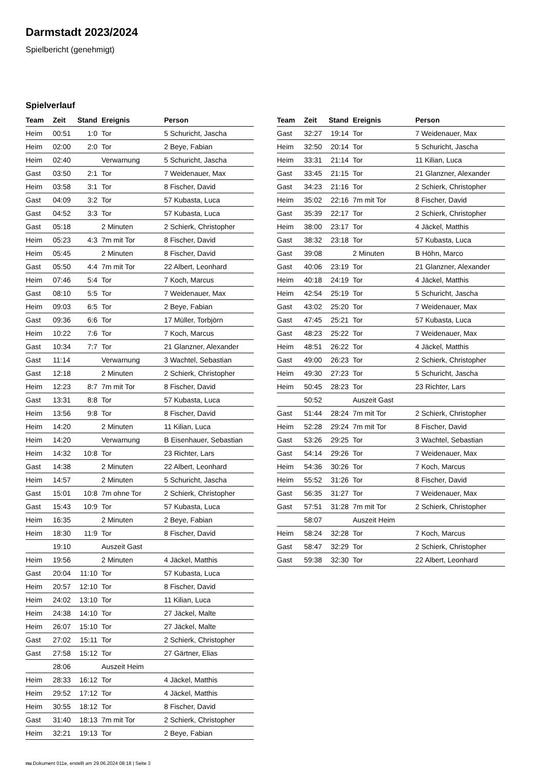Darmstadt 2023/2024
Spielbericht (genehmigt)
Spielverlauf
| Team | Zeit | Stand | Ereignis | Person |
| --- | --- | --- | --- | --- |
| Heim | 00:51 | 1:0 | Tor | 5 Schuricht, Jascha |
| Heim | 02:00 | 2:0 | Tor | 2 Beye, Fabian |
| Heim | 02:40 | | Verwarnung | 5 Schuricht, Jascha |
| Gast | 03:50 | 2:1 | Tor | 7 Weidenauer, Max |
| Heim | 03:58 | 3:1 | Tor | 8 Fischer, David |
| Gast | 04:09 | 3:2 | Tor | 57 Kubasta, Luca |
| Gast | 04:52 | 3:3 | Tor | 57 Kubasta, Luca |
| Gast | 05:18 | | 2 Minuten | 2 Schierk, Christopher |
| Heim | 05:23 | 4:3 | 7m mit Tor | 8 Fischer, David |
| Heim | 05:45 | | 2 Minuten | 8 Fischer, David |
| Gast | 05:50 | 4:4 | 7m mit Tor | 22 Albert, Leonhard |
| Heim | 07:46 | 5:4 | Tor | 7 Koch, Marcus |
| Gast | 08:10 | 5:5 | Tor | 7 Weidenauer, Max |
| Heim | 09:03 | 6:5 | Tor | 2 Beye, Fabian |
| Gast | 09:36 | 6:6 | Tor | 17 Müller, Torbjörn |
| Heim | 10:22 | 7:6 | Tor | 7 Koch, Marcus |
| Gast | 10:34 | 7:7 | Tor | 21 Glanzner, Alexander |
| Gast | 11:14 | | Verwarnung | 3 Wachtel, Sebastian |
| Gast | 12:18 | | 2 Minuten | 2 Schierk, Christopher |
| Heim | 12:23 | 8:7 | 7m mit Tor | 8 Fischer, David |
| Gast | 13:31 | 8:8 | Tor | 57 Kubasta, Luca |
| Heim | 13:56 | 9:8 | Tor | 8 Fischer, David |
| Heim | 14:20 | | 2 Minuten | 11 Kilian, Luca |
| Heim | 14:20 | | Verwarnung | B Eisenhauer, Sebastian |
| Heim | 14:32 | 10:8 | Tor | 23 Richter, Lars |
| Gast | 14:38 | | 2 Minuten | 22 Albert, Leonhard |
| Heim | 14:57 | | 2 Minuten | 5 Schuricht, Jascha |
| Gast | 15:01 | 10:8 | 7m ohne Tor | 2 Schierk, Christopher |
| Gast | 15:43 | 10:9 | Tor | 57 Kubasta, Luca |
| Heim | 16:35 | | 2 Minuten | 2 Beye, Fabian |
| Heim | 18:30 | 11:9 | Tor | 8 Fischer, David |
| | 19:10 | | Auszeit Gast | |
| Heim | 19:56 | | 2 Minuten | 4 Jäckel, Matthis |
| Gast | 20:04 | 11:10 | Tor | 57 Kubasta, Luca |
| Heim | 20:57 | 12:10 | Tor | 8 Fischer, David |
| Heim | 24:02 | 13:10 | Tor | 11 Kilian, Luca |
| Heim | 24:38 | 14:10 | Tor | 27 Jäckel, Malte |
| Heim | 26:07 | 15:10 | Tor | 27 Jäckel, Malte |
| Gast | 27:02 | 15:11 | Tor | 2 Schierk, Christopher |
| Gast | 27:58 | 15:12 | Tor | 27 Gärtner, Elias |
| | 28:06 | | Auszeit Heim | |
| Heim | 28:33 | 16:12 | Tor | 4 Jäckel, Matthis |
| Heim | 29:52 | 17:12 | Tor | 4 Jäckel, Matthis |
| Heim | 30:55 | 18:12 | Tor | 8 Fischer, David |
| Gast | 31:40 | 18:13 | 7m mit Tor | 2 Schierk, Christopher |
| Heim | 32:21 | 19:13 | Tor | 2 Beye, Fabian |
| Team | Zeit | Stand | Ereignis | Person |
| --- | --- | --- | --- | --- |
| Gast | 32:27 | 19:14 | Tor | 7 Weidenauer, Max |
| Heim | 32:50 | 20:14 | Tor | 5 Schuricht, Jascha |
| Heim | 33:31 | 21:14 | Tor | 11 Kilian, Luca |
| Gast | 33:45 | 21:15 | Tor | 21 Glanzner, Alexander |
| Gast | 34:23 | 21:16 | Tor | 2 Schierk, Christopher |
| Heim | 35:02 | 22:16 | 7m mit Tor | 8 Fischer, David |
| Gast | 35:39 | 22:17 | Tor | 2 Schierk, Christopher |
| Heim | 38:00 | 23:17 | Tor | 4 Jäckel, Matthis |
| Gast | 38:32 | 23:18 | Tor | 57 Kubasta, Luca |
| Gast | 39:08 | | 2 Minuten | B Höhn, Marco |
| Gast | 40:06 | 23:19 | Tor | 21 Glanzner, Alexander |
| Heim | 40:18 | 24:19 | Tor | 4 Jäckel, Matthis |
| Heim | 42:54 | 25:19 | Tor | 5 Schuricht, Jascha |
| Gast | 43:02 | 25:20 | Tor | 7 Weidenauer, Max |
| Gast | 47:45 | 25:21 | Tor | 57 Kubasta, Luca |
| Gast | 48:23 | 25:22 | Tor | 7 Weidenauer, Max |
| Heim | 48:51 | 26:22 | Tor | 4 Jäckel, Matthis |
| Gast | 49:00 | 26:23 | Tor | 2 Schierk, Christopher |
| Heim | 49:30 | 27:23 | Tor | 5 Schuricht, Jascha |
| Heim | 50:45 | 28:23 | Tor | 23 Richter, Lars |
| | 50:52 | | Auszeit Gast | |
| Gast | 51:44 | 28:24 | 7m mit Tor | 2 Schierk, Christopher |
| Heim | 52:28 | 29:24 | 7m mit Tor | 8 Fischer, David |
| Gast | 53:26 | 29:25 | Tor | 3 Wachtel, Sebastian |
| Gast | 54:14 | 29:26 | Tor | 7 Weidenauer, Max |
| Heim | 54:36 | 30:26 | Tor | 7 Koch, Marcus |
| Heim | 55:52 | 31:26 | Tor | 8 Fischer, David |
| Gast | 56:35 | 31:27 | Tor | 7 Weidenauer, Max |
| Gast | 57:51 | 31:28 | 7m mit Tor | 2 Schierk, Christopher |
| | 58:07 | | Auszeit Heim | |
| Heim | 58:24 | 32:28 | Tor | 7 Koch, Marcus |
| Gast | 58:47 | 32:29 | Tor | 2 Schierk, Christopher |
| Gast | 59:38 | 32:30 | Tor | 22 Albert, Leonhard |
nu.Dokument 011e, erstellt am 29.06.2024 08:18 | Seite 3